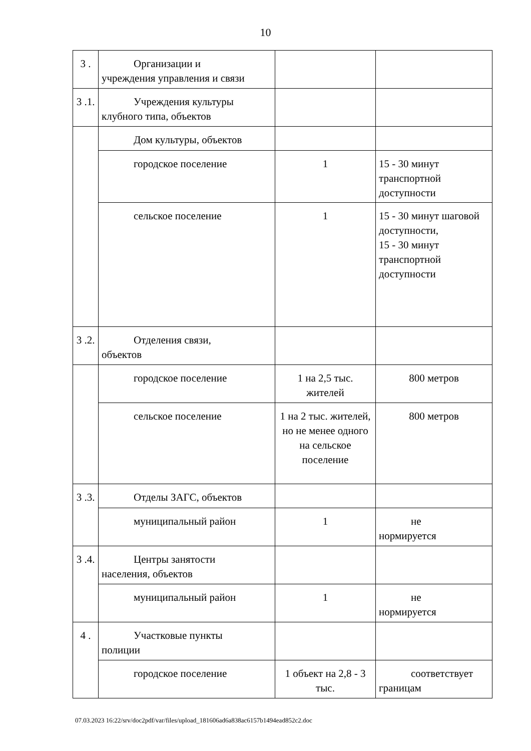10
| 3 . | Организации и учреждения управления и связи | | |
| 3 .1. | Учреждения культуры клубного типа, объектов | | |
| | Дом культуры, объектов | | |
| | городское поселение | 1 | 15 - 30 минут транспортной доступности |
| | сельское поселение | 1 | 15 - 30 минут шаговой доступности, 15 - 30 минут транспортной доступности |
| 3 .2. | Отделения связи, объектов | | |
| | городское поселение | 1 на 2,5 тыс. жителей | 800 метров |
| | сельское поселение | 1 на 2 тыс. жителей, но не менее одного на сельское поселение | 800 метров |
| 3 .3. | Отделы ЗАГС, объектов | | |
| | муниципальный район | 1 | не нормируется |
| 3 .4. | Центры занятости населения, объектов | | |
| | муниципальный район | 1 | не нормируется |
| 4 . | Участковые пункты полиции | | |
| | городское поселение | 1 объект на 2,8 - 3 тыс. | соответствует границам |
07.03.2023 16:22/srv/doc2pdf/var/files/upload_181606ad6a838ac6157b1494ead852c2.doc